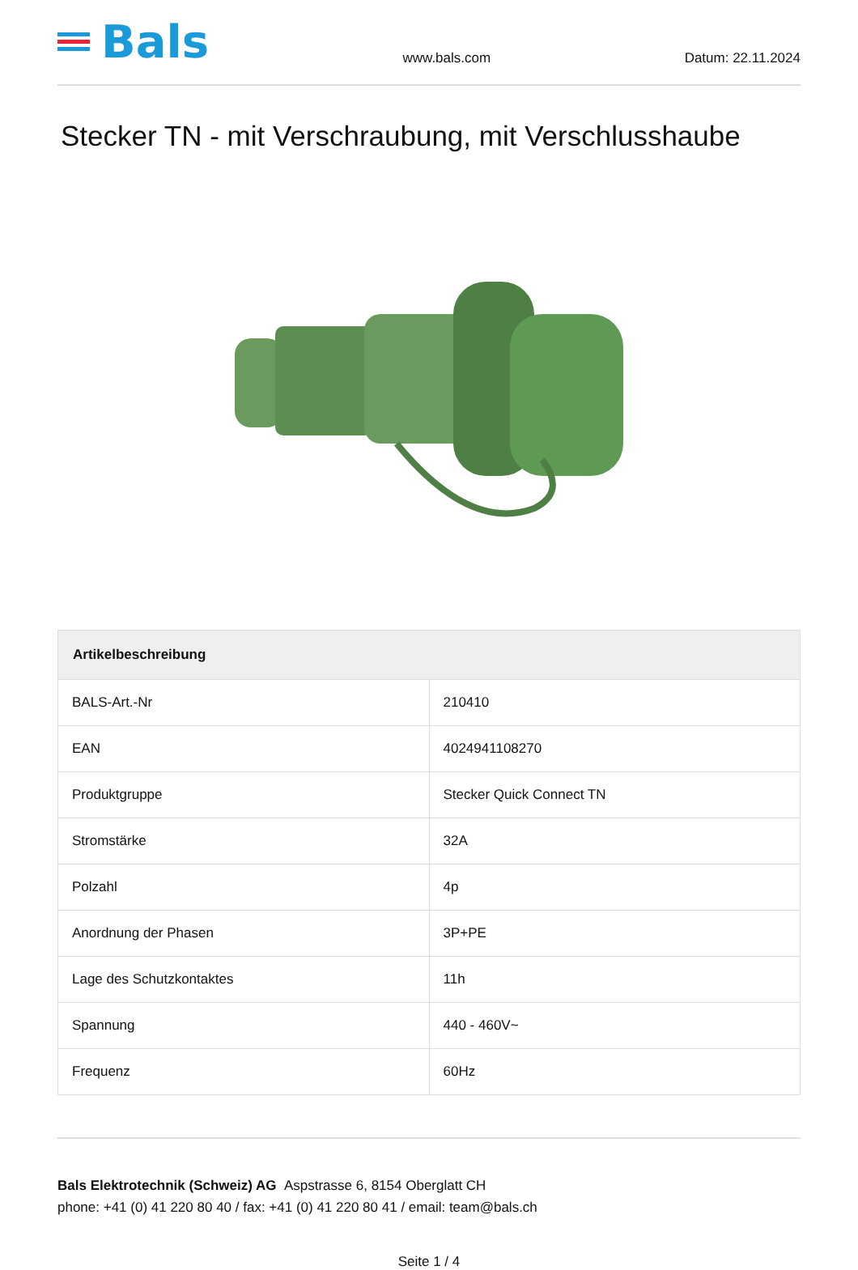Bals
www.bals.com Datum: 22.11.2024
Stecker TN - mit Verschraubung, mit Verschlusshaube
| Artikelbeschreibung | |
| --- | --- |
| BALS-Art.-Nr | 210410 |
| EAN | 4024941108270 |
| Produktgruppe | Stecker Quick Connect TN |
| Stromstärke | 32A |
| Polzahl | 4p |
| Anordnung der Phasen | 3P+PE |
| Lage des Schutzkontaktes | 11h |
| Spannung | 440 - 460V~ |
| Frequenz | 60Hz |
Bals Elektrotechnik (Schweiz) AG Aspstrasse 6, 8154 Oberglatt CH
phone: +41 (0) 41 220 80 40 / fax: +41 (0) 41 220 80 41 / email: team@bals.ch
Seite 1 / 4